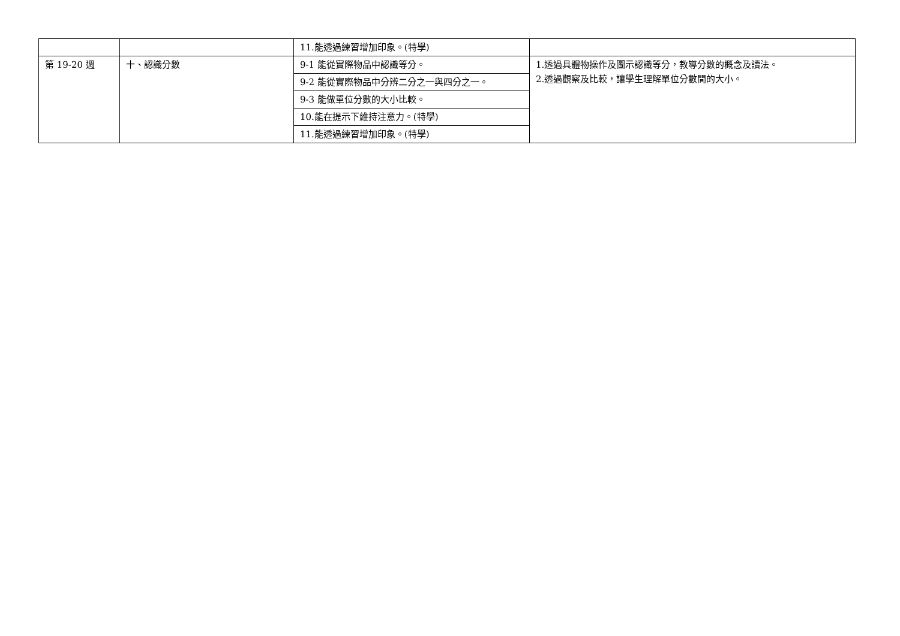| | | 11.能透過練習增加印象。(特學) | |
| 第 19-20 週 | 十、認識分數 | 9-1 能從實際物品中認識等分。 | 1.透過具體物操作及圖示認識等分，教導分數的概念及讀法。 2.透過觀察及比較，讓學生理解單位分數間的大小。 |
| | | 9-2 能從實際物品中分辨二分之一與四分之一。 | |
| | | 9-3 能做單位分數的大小比較。 | |
| | | 10.能在提示下維持注意力。(特學) | |
| | | 11.能透過練習增加印象。(特學) | |